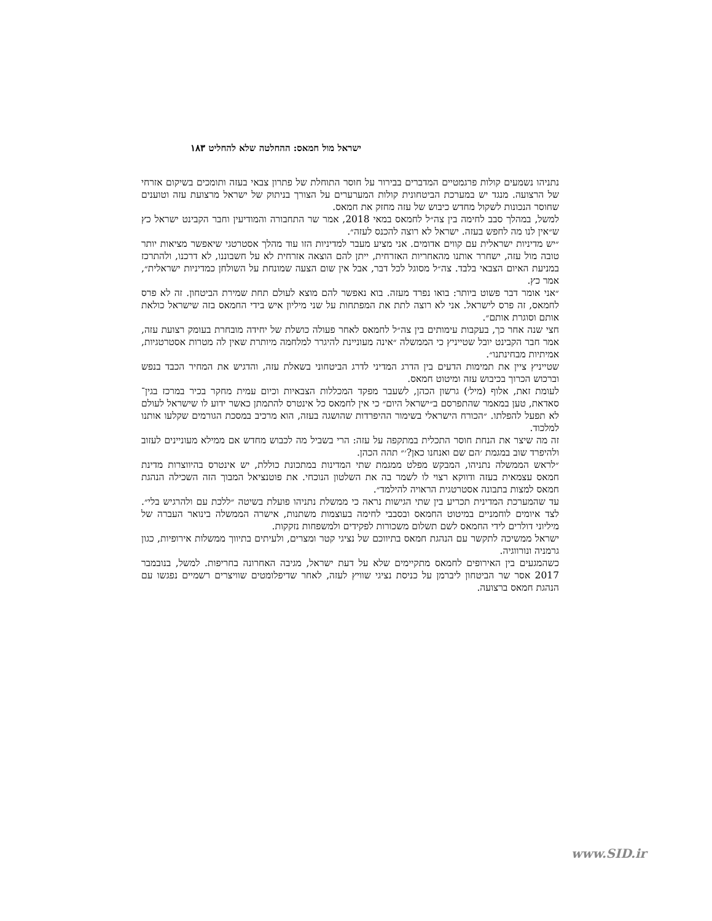ישראל מול חמאס: ההחלטה שלא להחליט ١٨٣
נתניהו נשמעים קולות פרגמטיים המדברים בבירור על חוסר התוחלת של פתרון צבאי בעזה ותומכים בשיקום אזרחי של הרצועה. מנגד יש במערכת הביטחונית קולות המערערים על הצורך בניתוק של ישראל מרצועת עזה וטוענים שחוסר הנכונות לשקול מחדש כיבוש של עזה מחזק את חמאס.
למשל, במהלך סבב לחימה בין צה״ל לחמאס במאי 2018, אמר שר התחבורה והמודיעין וחבר הקבינט ישראל כץ ש״אין לנו מה לחפש בעזה. ישראל לא רוצה להכנס לעזה״.
״יש מדיניות ישראלית עם קווים אדומים. אני מציע מעבר למדיניות הזו עוד מהלך אסטרטגי שיאפשר מציאות יותר טובה מול עזה, ישחרר אותנו מהאחריות האזרחית, ייתן להם הוצאה אזרחית לא על חשבוננו, לא דרכנו, ולהתרכז במניעת האיום הצבאי בלבד. צה״ל מסוגל לכל דבר, אבל אין שום הצעה שמונחת על השולחן כמדיניות ישראלית״, אמר כץ.
״אני אומר דבר פשוט ביותר: בואו נפרד מעזה. בוא נאפשר להם מוצא לעולם תחת שמירת הביטחון. זה לא פרס לחמאס, זה פרס לישראל. אני לא רוצה לתת את המפתחות על שני מיליון איש בידי החמאס בזה שישראל כולאת אותם וסוגרת אותם״.
חצי שנה אחר כך, בעקבות עימותים בין צה״ל לחמאס לאחר פעולה כושלת של יחידה מובחרת בעומק רצועת עזה, אמר חבר הקבינט יובל שטייניץ כי הממשלה ״אינה מעוניינת להיגרר למלחמה מיותרת שאין לה מטרות אסטרטגיות, אמיתיות מבחינתנו״.
שטייניץ ציין את תמימות הדעים בין הדרג המדיני לדרג הביטחוני בשאלת עזה, והדגיש את המחיר הכבד בנפש וברכוש הכרוך בכיבוש עזה ומיטוט חמאס.
לעומת זאת, אלוף (מיל׳) גרשון הכהן, לשעבר מפקד המכללות הצבאיות וכיום עמית מחקר בכיר במרכז בגין־סאדאת, טען במאמר שהתפרסם ב״ישראל היום״ כי אין לחמאס כל אינטרס להתמתן כאשר ידוע לו שישראל לעולם לא תפעל להפלתו. ״הכורח הישראלי בשימור ההיפרדות שהושגה בעזה, הוא מרכיב במסכת הגורמים שקלעו אותנו למלכוד.
זה מה שיצר את הנחת חוסר התכלית במתקפה על עזה: הרי בשביל מה לכבוש מחדש אם ממילא מעוניינים לעזוב ולהיפרד שוב במגמת ׳הם שם ואנחנו כאן?׳״ תהה הכהן.
״לראש הממשלה נתניהו, המבקש מפלט ממגמת שתי המדינות במתכונת כוללת, יש אינטרס בהיווצרות מדינת חמאס עצמאית בעזה ודווקא רצוי לו לשמר בה את השלטון הנוכחי. את פוטנציאל המבוך הזה השכילה הנהגת חמאס למצות בתבונה אסטרטגית הראויה להילמד״.
עד שהמערכת המדינית תכריע בין שתי הגישות נראה כי ממשלת נתניהו פועלת בשיטה ״ללכת עם ולהרגיש בלי״. לצד איומים לוחמניים במיטוט החמאס ובסבבי לחימה בעוצמות משתנות, אישרה הממשלה בינואר העברה של מיליוני דולרים לידי החמאס לשם תשלום משכורות לפקידים ולמשפחות נזקקות.
ישראל ממשיכה לתקשר עם הנהגת חמאס בתיווכם של נציגי קטר ומצרים, ולעיתים בתיווך ממשלות אירופיות, כגון גרמניה ונורווגיה.
כשהמגעים בין האירופים לחמאס מתקיימים שלא על דעת ישראל, מגיבה האחרונה בחריפות. למשל, בנובמבר 2017 אסר שר הביטחון ליברמן על כניסת נציגי שוויץ לעזה, לאחר שדיפלומטים שוויצרים רשמיים נפגשו עם הנהגת חמאס ברצועה.
www.SID.ir